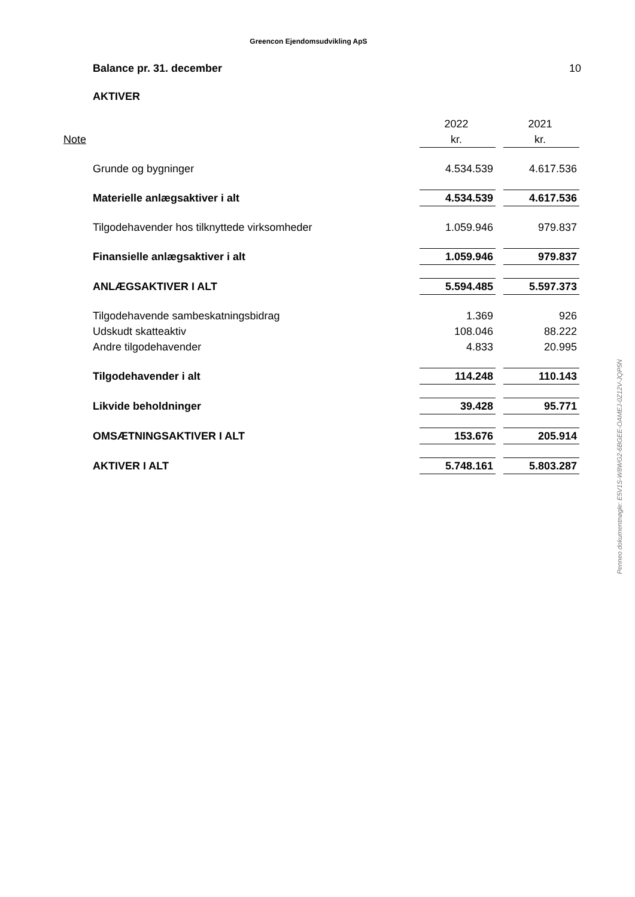Greencon Ejendomsudvikling ApS
Balance pr. 31. december 10
AKTIVER
| | | 2022 | | 2021 |
| Note | | kr. | | kr. |
| | Grunde og bygninger | 4.534.539 | | 4.617.536 |
| | Materielle anlægsaktiver i alt | 4.534.539 | | 4.617.536 |
| | Tilgodehavender hos tilknyttede virksomheder | 1.059.946 | | 979.837 |
| | Finansielle anlægsaktiver i alt | 1.059.946 | | 979.837 |
| | ANLÆGSAKTIVER I ALT | 5.594.485 | | 5.597.373 |
| | Tilgodehavende sambeskatningsbidrag | 1.369 | | 926 |
| | Udskudt skatteaktiv | 108.046 | | 88.222 |
| | Andre tilgodehavender | 4.833 | | 20.995 |
| | Tilgodehavender i alt | 114.248 | | 110.143 |
| | Likvide beholdninger | 39.428 | | 95.771 |
| | OMSÆTNINGSAKTIVER I ALT | 153.676 | | 205.914 |
| | AKTIVER I ALT | 5.748.161 | | 5.803.287 |
Penneo dokumentnøgle: E5V1S-W8WG2-6BGEE-OAMEJ-0Z12V-JQP5N